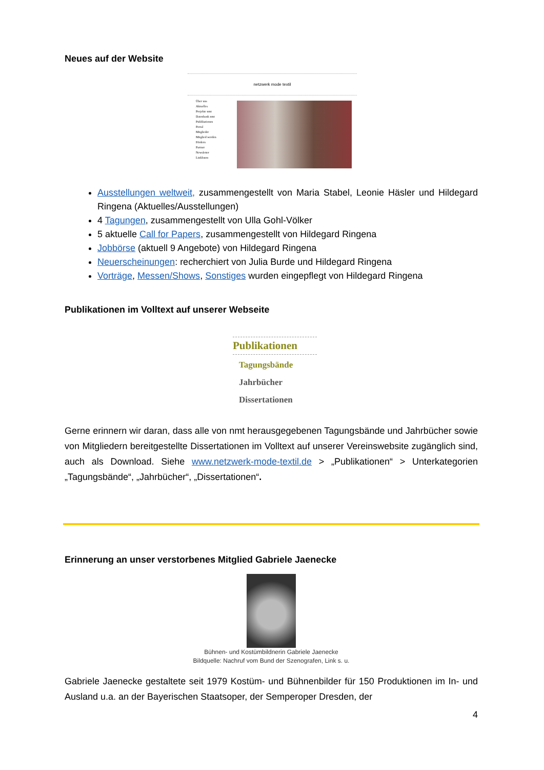Neues auf der Website
netzwerk mode textil
Über uns
Aktuelles
Projekte nmt
Datenbank nmt
Publikationen
Portal
Mitglieder
Mitglied werden
Fördern
Partner
Newsletter
Linklisten
Ausstellungen weltweit, zusammengestellt von Maria Stabel, Leonie Häsler und Hildegard Ringena (Aktuelles/Ausstellungen)
4 Tagungen, zusammengestellt von Ulla Gohl-Völker
5 aktuelle Call for Papers, zusammengestellt von Hildegard Ringena
Jobbörse (aktuell 9 Angebote) von Hildegard Ringena
Neuerscheinungen: recherchiert von Julia Burde und Hildegard Ringena
Vorträge, Messen/Shows, Sonstiges wurden eingepflegt von Hildegard Ringena
Publikationen im Volltext auf unserer Webseite
Publikationen
Tagungsbände
Jahrbücher
Dissertationen
Gerne erinnern wir daran, dass alle von nmt herausgegebenen Tagungsbände und Jahrbücher sowie von Mitgliedern bereitgestellte Dissertationen im Volltext auf unserer Vereinswebsite zugänglich sind, auch als Download. Siehe www.netzwerk-mode-textil.de > „Publikationen“ > Unterkategorien „Tagungsbände“, „Jahrbücher“, „Dissertationen“.
Erinnerung an unser verstorbenes Mitglied Gabriele Jaenecke
Bühnen- und Kostümbildnerin Gabriele Jaenecke
Bildquelle: Nachruf vom Bund der Szenografen, Link s. u.
Gabriele Jaenecke gestaltete seit 1979 Kostüm- und Bühnenbilder für 150 Produktionen im In- und Ausland u.a. an der Bayerischen Staatsoper, der Semperoper Dresden, der
4